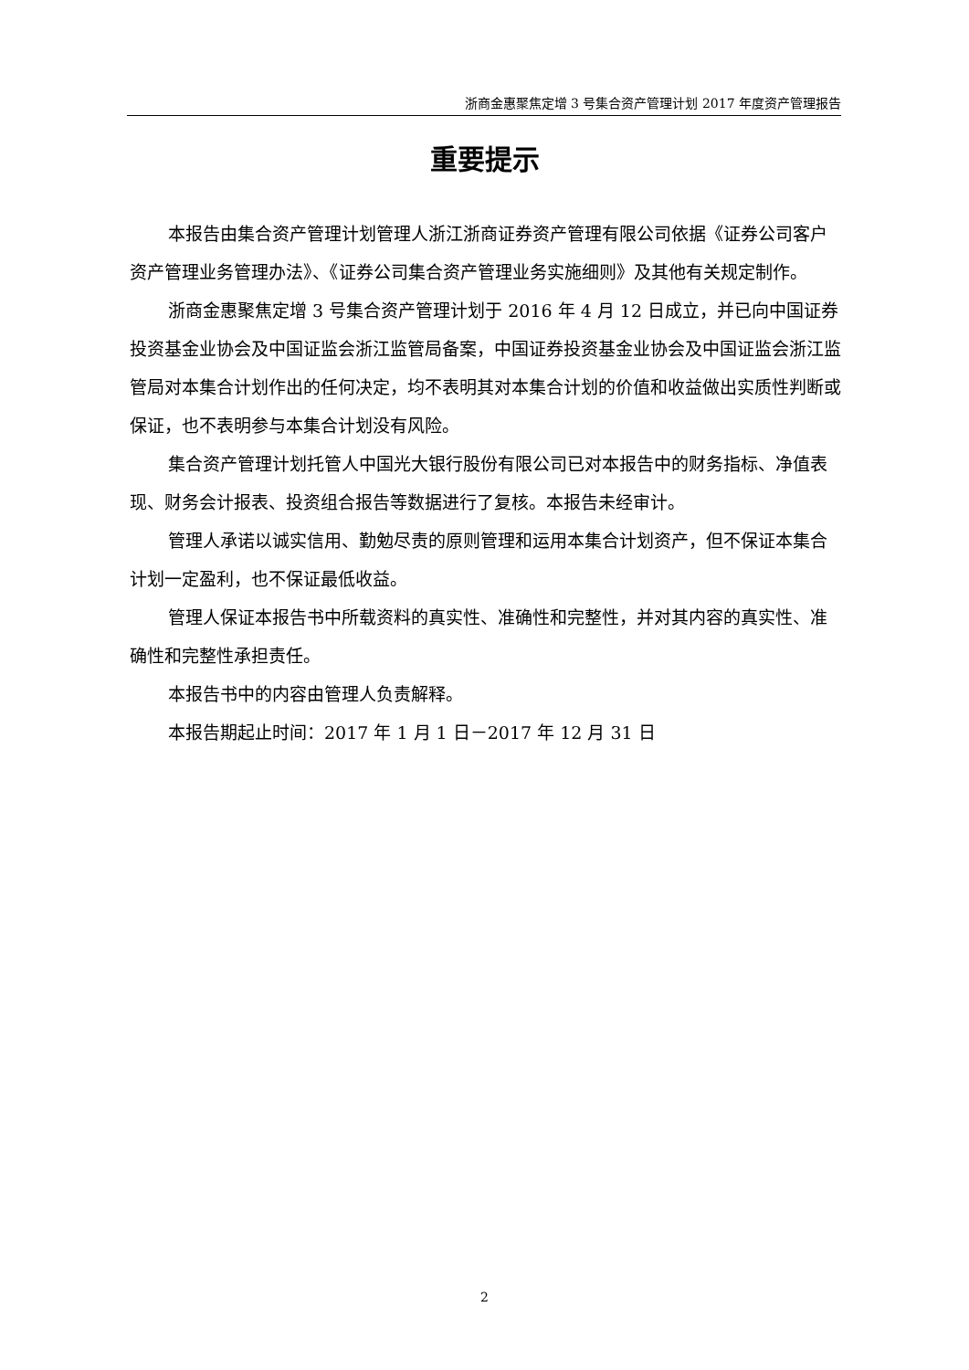浙商金惠聚焦定增 3 号集合资产管理计划 2017 年度资产管理报告
重要提示
本报告由集合资产管理计划管理人浙江浙商证券资产管理有限公司依据《证券公司客户资产管理业务管理办法》、《证券公司集合资产管理业务实施细则》及其他有关规定制作。
浙商金惠聚焦定增 3 号集合资产管理计划于 2016 年 4 月 12 日成立，并已向中国证券投资基金业协会及中国证监会浙江监管局备案，中国证券投资基金业协会及中国证监会浙江监管局对本集合计划作出的任何决定，均不表明其对本集合计划的价值和收益做出实质性判断或保证，也不表明参与本集合计划没有风险。
集合资产管理计划托管人中国光大银行股份有限公司已对本报告中的财务指标、净值表现、财务会计报表、投资组合报告等数据进行了复核。本报告未经审计。
管理人承诺以诚实信用、勤勉尽责的原则管理和运用本集合计划资产，但不保证本集合计划一定盈利，也不保证最低收益。
管理人保证本报告书中所载资料的真实性、准确性和完整性，并对其内容的真实性、准确性和完整性承担责任。
本报告书中的内容由管理人负责解释。
本报告期起止时间：2017 年 1 月 1 日－2017 年 12 月 31 日
2